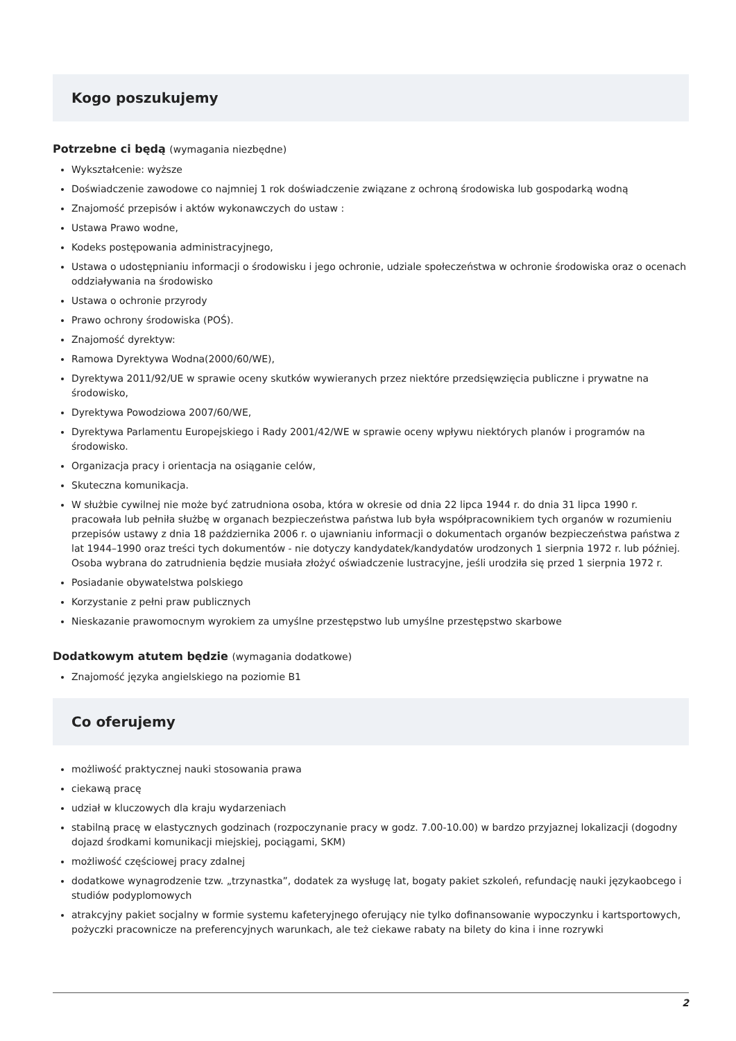Kogo poszukujemy
Potrzebne ci będą (wymagania niezbędne)
Wykształcenie: wyższe
Doświadczenie zawodowe co najmniej 1 rok doświadczenie związane z ochroną środowiska lub gospodarką wodną
Znajomość przepisów i aktów wykonawczych do ustaw :
Ustawa Prawo wodne,
Kodeks postępowania administracyjnego,
Ustawa o udostępnianiu informacji o środowisku i jego ochronie, udziale społeczeństwa w ochronie środowiska oraz o ocenach oddziaływania na środowisko
Ustawa o ochronie przyrody
Prawo ochrony środowiska (POŚ).
Znajomość dyrektyw:
Ramowa Dyrektywa Wodna(2000/60/WE),
Dyrektywa 2011/92/UE w sprawie oceny skutków wywieranych przez niektóre przedsięwzięcia publiczne i prywatne na środowisko,
Dyrektywa Powodziowa 2007/60/WE,
Dyrektywa Parlamentu Europejskiego i Rady 2001/42/WE w sprawie oceny wpływu niektórych planów i programów na środowisko.
Organizacja pracy i orientacja na osiąganie celów,
Skuteczna komunikacja.
W służbie cywilnej nie może być zatrudniona osoba, która w okresie od dnia 22 lipca 1944 r. do dnia 31 lipca 1990 r. pracowała lub pełniła służbę w organach bezpieczeństwa państwa lub była współpracownikiem tych organów w rozumieniu przepisów ustawy z dnia 18 października 2006 r. o ujawnianiu informacji o dokumentach organów bezpieczeństwa państwa z lat 1944–1990 oraz treści tych dokumentów - nie dotyczy kandydatek/kandydatów urodzonych 1 sierpnia 1972 r. lub później. Osoba wybrana do zatrudnienia będzie musiała złożyć oświadczenie lustracyjne, jeśli urodziła się przed 1 sierpnia 1972 r.
Posiadanie obywatelstwa polskiego
Korzystanie z pełni praw publicznych
Nieskazanie prawomocnym wyrokiem za umyślne przestępstwo lub umyślne przestępstwo skarbowe
Dodatkowym atutem będzie (wymagania dodatkowe)
Znajomość języka angielskiego na poziomie B1
Co oferujemy
możliwość praktycznej nauki stosowania prawa
ciekawą pracę
udział w kluczowych dla kraju wydarzeniach
stabilną pracę w elastycznych godzinach (rozpoczynanie pracy w godz. 7.00-10.00) w bardzo przyjaznej lokalizacji (dogodny dojazd środkami komunikacji miejskiej, pociągami, SKM)
możliwość częściowej pracy zdalnej
dodatkowe wynagrodzenie tzw. „trzynastka”, dodatek za wysługę lat, bogaty pakiet szkoleń, refundację nauki językaobcego i studiów podyplomowych
atrakcyjny pakiet socjalny w formie systemu kafeteryjnego oferujący nie tylko dofinansowanie wypoczynku i kartsportowych, pożyczki pracownicze na preferencyjnych warunkach, ale też ciekawe rabaty na bilety do kina i inne rozrywki
2